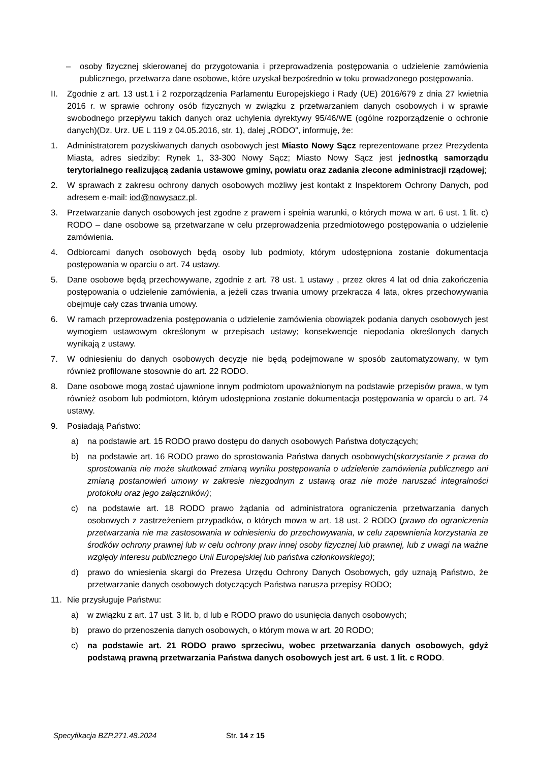– osoby fizycznej skierowanej do przygotowania i przeprowadzenia postępowania o udzielenie zamówienia publicznego, przetwarza dane osobowe, które uzyskał bezpośrednio w toku prowadzonego postępowania.
II. Zgodnie z art. 13 ust.1 i 2 rozporządzenia Parlamentu Europejskiego i Rady (UE) 2016/679 z dnia 27 kwietnia 2016 r. w sprawie ochrony osób fizycznych w związku z przetwarzaniem danych osobowych i w sprawie swobodnego przepływu takich danych oraz uchylenia dyrektywy 95/46/WE (ogólne rozporządzenie o ochronie danych)(Dz. Urz. UE L 119 z 04.05.2016, str. 1), dalej „RODO”, informuję, że:
1. Administratorem pozyskiwanych danych osobowych jest Miasto Nowy Sącz reprezentowane przez Prezydenta Miasta, adres siedziby: Rynek 1, 33-300 Nowy Sącz; Miasto Nowy Sącz jest jednostką samorządu terytorialnego realizującą zadania ustawowe gminy, powiatu oraz zadania zlecone administracji rządowej;
2. W sprawach z zakresu ochrony danych osobowych możliwy jest kontakt z Inspektorem Ochrony Danych, pod adresem e-mail: iod@nowysacz.pl.
3. Przetwarzanie danych osobowych jest zgodne z prawem i spełnia warunki, o których mowa w art. 6 ust. 1 lit. c) RODO – dane osobowe są przetwarzane w celu przeprowadzenia przedmiotowego postępowania o udzielenie zamówienia.
4. Odbiorcami danych osobowych będą osoby lub podmioty, którym udostępniona zostanie dokumentacja postępowania w oparciu o art. 74 ustawy.
5. Dane osobowe będą przechowywane, zgodnie z art. 78 ust. 1 ustawy , przez okres 4 lat od dnia zakończenia postępowania o udzielenie zamówienia, a jeżeli czas trwania umowy przekracza 4 lata, okres przechowywania obejmuje cały czas trwania umowy.
6. W ramach przeprowadzenia postępowania o udzielenie zamówienia obowiązek podania danych osobowych jest wymogiem ustawowym określonym w przepisach ustawy; konsekwencje niepodania określonych danych wynikają z ustawy.
7. W odniesieniu do danych osobowych decyzje nie będą podejmowane w sposób zautomatyzowany, w tym również profilowane stosownie do art. 22 RODO.
8. Dane osobowe mogą zostać ujawnione innym podmiotom upoważnionym na podstawie przepisów prawa, w tym również osobom lub podmiotom, którym udostępniona zostanie dokumentacja postępowania w oparciu o art. 74 ustawy.
9. Posiadają Państwo:
a) na podstawie art. 15 RODO prawo dostępu do danych osobowych Państwa dotyczących;
b) na podstawie art. 16 RODO prawo do sprostowania Państwa danych osobowych(skorzystanie z prawa do sprostowania nie może skutkować zmianą wyniku postępowania o udzielenie zamówienia publicznego ani zmianą postanowień umowy w zakresie niezgodnym z ustawą oraz nie może naruszać integralności protokołu oraz jego załączników);
c) na podstawie art. 18 RODO prawo żądania od administratora ograniczenia przetwarzania danych osobowych z zastrzeżeniem przypadków, o których mowa w art. 18 ust. 2 RODO (prawo do ograniczenia przetwarzania nie ma zastosowania w odniesieniu do przechowywania, w celu zapewnienia korzystania ze środków ochrony prawnej lub w celu ochrony praw innej osoby fizycznej lub prawnej, lub z uwagi na ważne względy interesu publicznego Unii Europejskiej lub państwa członkowskiego);
d) prawo do wniesienia skargi do Prezesa Urzędu Ochrony Danych Osobowych, gdy uznają Państwo, że przetwarzanie danych osobowych dotyczących Państwa narusza przepisy RODO;
11. Nie przysługuje Państwu:
a) w związku z art. 17 ust. 3 lit. b, d lub e RODO prawo do usunięcia danych osobowych;
b) prawo do przenoszenia danych osobowych, o którym mowa w art. 20 RODO;
c) na podstawie art. 21 RODO prawo sprzeciwu, wobec przetwarzania danych osobowych, gdyż podstawą prawną przetwarzania Państwa danych osobowych jest art. 6 ust. 1 lit. c RODO.
Specyfikacja BZP.271.48.2024 Str. 14 z 15